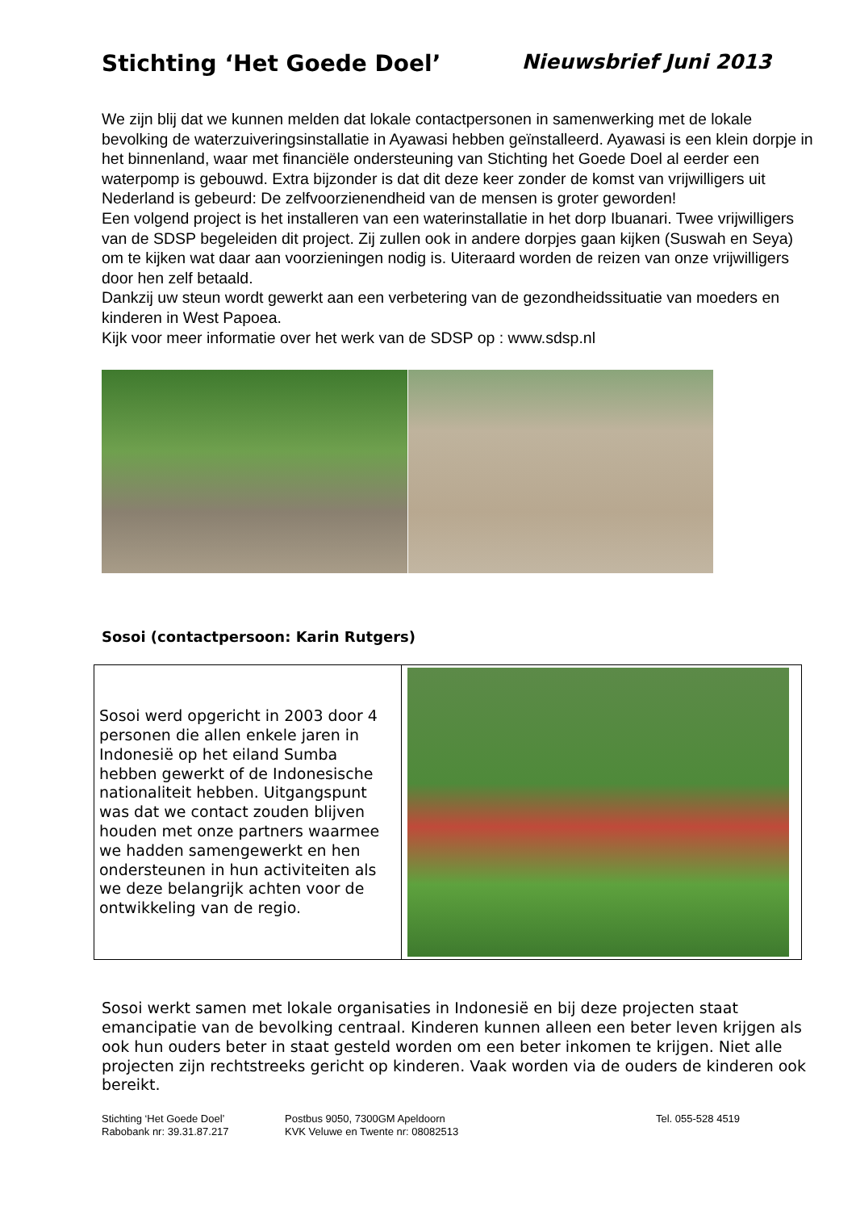Stichting ‘Het Goede Doel’ Nieuwsbrief Juni 2013
We zijn blij dat we kunnen melden dat lokale contactpersonen in samenwerking met de lokale bevolking de waterzuiveringsinstallatie in Ayawasi hebben geïnstalleerd. Ayawasi is een klein dorpje in het binnenland, waar met financiële ondersteuning van Stichting het Goede Doel al eerder een waterpomp is gebouwd. Extra bijzonder is dat dit deze keer zonder de komst van vrijwilligers uit Nederland is gebeurd: De zelfvoorzienendheid van de mensen is groter geworden!
Een volgend project is het installeren van een waterinstallatie in het dorp Ibuanari. Twee vrijwilligers van de SDSP begeleiden dit project. Zij zullen ook in andere dorpjes gaan kijken (Suswah en Seya) om te kijken wat daar aan voorzieningen nodig is. Uiteraard worden de reizen van onze vrijwilligers door hen zelf betaald.
Dankzij uw steun wordt gewerkt aan een verbetering van de gezondheidssituatie van moeders en kinderen in West Papoea.
Kijk voor meer informatie over het werk van de SDSP op : www.sdsp.nl
Sosoi (contactpersoon: Karin Rutgers)
| Sosoi werd opgericht in 2003 door 4 personen die allen enkele jaren in Indonesië op het eiland Sumba hebben gewerkt of de Indonesische nationaliteit hebben. Uitgangspunt was dat we contact zouden blijven houden met onze partners waarmee we hadden samengewerkt en hen ondersteunen in hun activiteiten als we deze belangrijk achten voor de ontwikkeling van de regio. | |
Sosoi werkt samen met lokale organisaties in Indonesië en bij deze projecten staat emancipatie van de bevolking centraal. Kinderen kunnen alleen een beter leven krijgen als ook hun ouders beter in staat gesteld worden om een beter inkomen te krijgen. Niet alle projecten zijn rechtstreeks gericht op kinderen. Vaak worden via de ouders de kinderen ook bereikt.
Stichting ‘Het Goede Doel’ Postbus 9050, 7300GM Apeldoorn Tel. 055-528 4519 Rabobank nr: 39.31.87.217 KVK Veluwe en Twente nr: 08082513